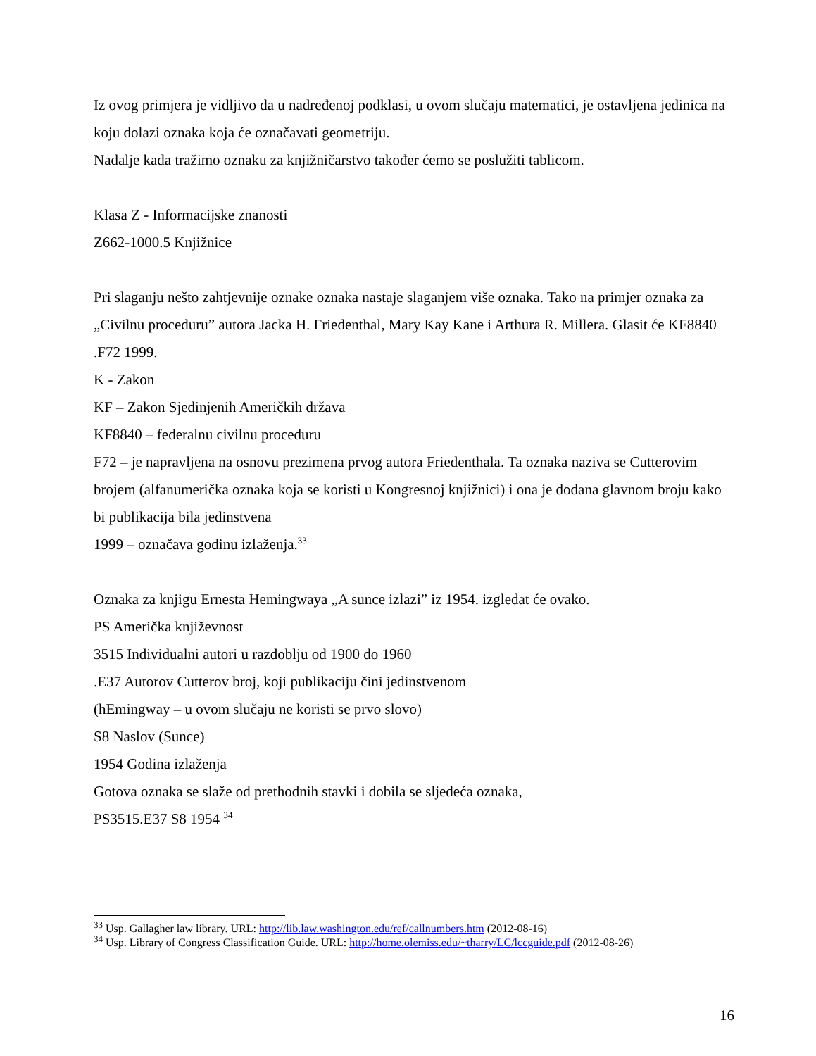Iz ovog primjera je vidljivo da u nadređenoj podklasi, u ovom slučaju matematici, je ostavljena jedinica na koju dolazi oznaka koja će označavati geometriju.
Nadalje kada tražimo oznaku za knjižničarstvo također ćemo se poslužiti tablicom.
Klasa Z - Informacijske znanosti
Z662-1000.5 Knjižnice
Pri slaganju nešto zahtjevnije oznake oznaka nastaje slaganjem više oznaka. Tako na primjer oznaka za „Civilnu proceduru” autora Jacka H. Friedenthal, Mary Kay Kane i Arthura R. Millera. Glasit će KF8840 .F72 1999.
K - Zakon
KF – Zakon Sjedinjenih Američkih država
KF8840 – federalnu civilnu proceduru
F72 – je napravljena na osnovu prezimena prvog autora Friedenthala. Ta oznaka naziva se Cutterovim brojem (alfanumerička oznaka koja se koristi u Kongresnoj knjižnici) i ona je dodana glavnom broju kako bi publikacija bila jedinstvena
1999 – označava godinu izlaženja.<sup>33</sup>
Oznaka za knjigu Ernesta Hemingwaya „A sunce izlazi” iz 1954. izgledat će ovako.
PS Američka književnost
3515 Individualni autori u razdoblju od 1900 do 1960
.E37 Autorov Cutterov broj, koji publikaciju čini jedinstvenom
(hEmingway – u ovom slučaju ne koristi se prvo slovo)
S8 Naslov (Sunce)
1954 Godina izlaženja
Gotova oznaka se slaže od prethodnih stavki i dobila se sljedeća oznaka,
PS3515.E37 S8 1954 <sup>34</sup>
<sup>33</sup> Usp. Gallagher law library. URL: http://lib.law.washington.edu/ref/callnumbers.htm (2012-08-16)
<sup>34</sup> Usp. Library of Congress Classification Guide. URL: http://home.olemiss.edu/~tharry/LC/lccguide.pdf (2012-08-26)
16